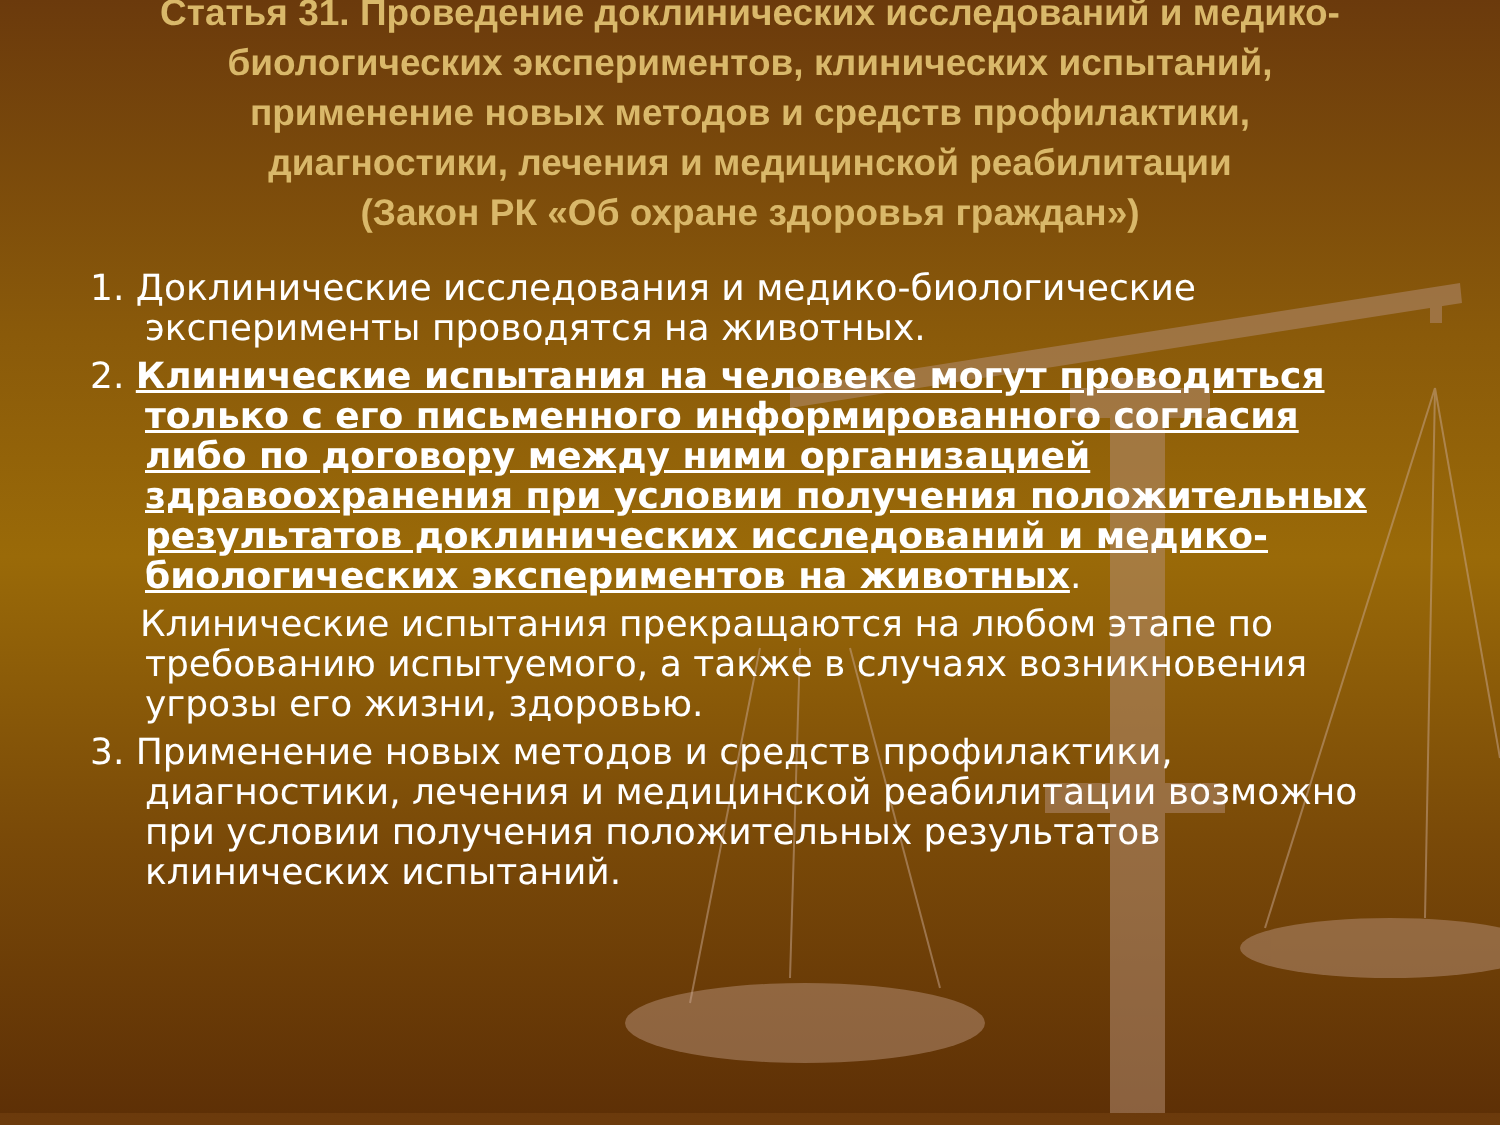Статья 31. Проведение доклинических исследований и медико-биологических экспериментов, клинических испытаний, применение новых методов и средств профилактики, диагностики, лечения и медицинской реабилитации
(Закон РК «Об охране здоровья граждан»)
1. Доклинические исследования и медико-биологические эксперименты проводятся на животных.
2. Клинические испытания на человеке могут проводиться только с его письменного информированного согласия либо по договору между ними организацией здравоохранения при условии получения положительных результатов доклинических исследований и медико-биологических экспериментов на животных.
Клинические испытания прекращаются на любом этапе по требованию испытуемого, а также в случаях возникновения угрозы его жизни, здоровью.
3. Применение новых методов и средств профилактики, диагностики, лечения и медицинской реабилитации возможно при условии получения положительных результатов клинических испытаний.